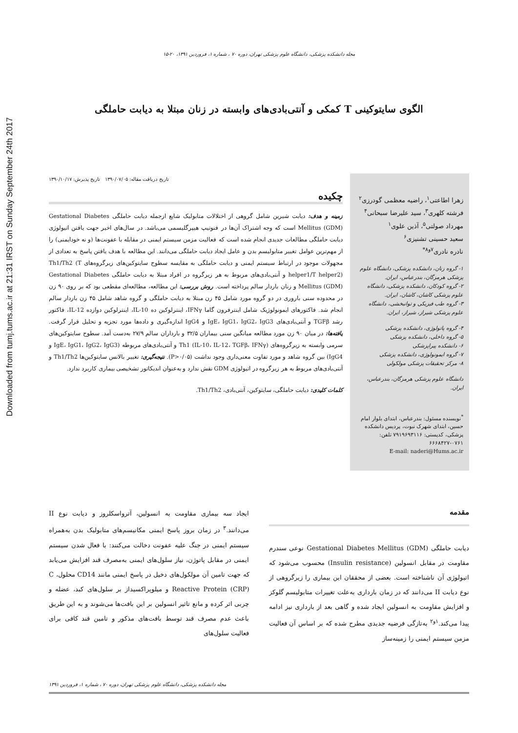Downloaded from tumj.tums.ac.ir at 21:31 IRST on Sunday September 24th 2017
مجله دانشکده پزشکی، دانشگاه علوم پزشکی تهران، دوره ۷۰ ، شماره ۱، فروردین ۱۳۹۱، ۲۰-۱۵
الگوی سایتوکینی T کمکی و آنتی‌بادی‌های وابسته در زنان مبتلا به دیابت حاملگی
زهرا اطاعتی<sup>۱</sup>، راضیه معظمی گودرزی<sup>۲</sup>
فرشته کلهری<sup>۳</sup>، سید علیرضا سبحانی<sup>۴</sup>
مهرداد صولتی<sup>۵</sup>، آذین علوی<sup>۱</sup>
سعید حسینی تشنیزی<sup>۶</sup>
نادره نادری<sup>۷و۸*</sup>
۱- گروه زنان، دانشکده پزشکی، دانشگاه علوم پزشکی هرمزگان، بندرعباس، ایران.
۲- گروه کودکان، دانشکده پزشکی، دانشگاه علوم پزشکی کاشان، کاشان، ایران.
۳- گروه طب فیزیکی و توانبخشی، دانشگاه علوم پزشکی شیراز، شیراز، ایران.
۴- گروه پاتولوژی، دانشکده پزشکی
۵- گروه داخلی، دانشکده پزشکی
۶- دانشکده پیراپزشکی
۷- گروه ایمونولوژی، دانشکده پزشکی
۸- مرکز تحقیقات پزشکی مولکولی
دانشگاه علوم پزشکی هرمزگان، بندرعباس، ایران.
<sup>*</sup> نویسنده مسئول: بندرعباس، ابتدای بلوار امام حسین، ابتدای شهرک نبوت، پردیس دانشکده پزشکی، کدپستی: ۷۹۱۹۶۹۳۱۱۶ تلفن: ۰۷۶۱-۶۶۶۸۴۲۷
E-mail: naderi@Hums.ac.ir
تاریخ دریافت مقاله: ۱۳۹۰/۰۷/۰۵ تاریخ پذیرش: ۱۳۹۰/۱۰/۱۷
چکیده
زمینه و هدف: دیابت شیرین شامل گروهی از اختلالات متابولیک شایع ازجمله دیابت حاملگی Gestational Diabetes Mellitus (GDM) است که وجه اشتراک آن‌ها در فنوتیپ هیپرگلیسمی می‌باشد. در سال‌های اخیر جهت یافتن اتیولوژی دیابت حاملگی مطالعات جدیدی انجام شده است که فعالیت مزمن سیستم ایمنی در مقابله با عفونت‌ها (و نه خودایمنی) را از مهم‌ترین عوامل تغییر متابولیسم بدن و عامل ایجاد دیابت حاملگی می‌دانند. این مطالعه با هدف یافتن پاسخ به تعدادی از مجهولات موجود در ارتباط سیستم ایمنی و دیابت حاملگی به مقایسه سطوح سایتوکین‌های زیرگروه‌های Th1/Th2 (T helper1/T helper2) و آنتی‌بادی‌های مربوط به هر زیرگروه در افراد مبتلا به دیابت حاملگی Gestational Diabetes Mellitus (GDM) و زنان باردار سالم پرداخته است. روش بررسی: این مطالعه، مطالعه‌ای مقطعی بود که بر روی ۹۰ زن در محدوده سنی باروری در دو گروه مورد شامل ۴۵ زن مبتلا به دیابت حاملگی و گروه شاهد شامل ۴۵ زن باردار سالم انجام شد. فاکتورهای ایمونولوژیک شامل اینترفرون گاما IFNγ، اینترلوکین ده IL-10، اینترلوکین دوازده IL-12، فاکتور رشد TGFβ و آنتی‌بادی‌های IgE، IgG1، IgG2، IgG3 و IgG4 اندازه‌گیری و داده‌ها مورد تجزیه و تحلیل قرار گرفت. یافته‌ها: در میان ۹۰ زن مورد مطالعه میانگین سنی بیماران ۳۲/۵ و بارداران سالم ۲۷/۹ به‌دست آمد. سطوح سایتوکین‌های سرمی وابسته به زیرگروه‌های Th1 (IL-10، IL-12، TGFβ، IFNγ) و آنتی‌بادی‌های مربوطه (IgE، IgG1، IgG2، IgG3 و IgG4) بین گروه شاهد و مورد تفاوت معنی‌داری وجود نداشت (P>۰/۰۵). نتیجه‌گیری: تغییر بالانس سایتوکین‌ها Th1/Th2 و آنتی‌بادی‌های مربوط به هر زیرگروه در اتیولوژی GDM نقش ندارد و به‌عنوان اندیکاتور تشخیصی بیماری کاربرد ندارد.
کلمات کلیدی: دیابت حاملگی، سایتوکین، آنتی‌بادی، Th1/Th2.
مقدمه
دیابت حاملگی Gestational Diabetes Mellitus (GDM) نوعی سندرم مقاومت در مقابل انسولین (Insulin resistance) محسوب می‌شود که اتیولوژی آن ناشناخته است. بعضی از محققان این بیماری را زیرگروهی از نوع دیابت II می‌دانند که در زمان بارداری به‌علت تغییرات متابولیسم گلوکز و افزایش مقاومت به انسولین ایجاد شده و گاهی بعد از بارداری نیز ادامه پیدا می‌کند.<sup>۱و۲</sup> به‌تازگی فرضیه جدیدی مطرح شده که بر اساس آن فعالیت مزمن سیستم ایمنی را زمینه‌ساز
ایجاد سه بیماری مقاومت به انسولین، آترواسکلروز و دیابت نوع II می‌دانند.<sup>۳</sup> در زمان بروز پاسخ ایمنی مکانیسم‌های متابولیک بدن به‌همراه سیستم ایمنی در جنگ علیه عفونت دخالت می‌کنند: با فعال شدن سیستم ایمنی در مقابل پاتوژن، نیاز سلول‌های ایمنی به‌مصرف قند افزایش می‌یابد که جهت تامین آن مولکول‌های دخیل در پاسخ ایمنی مانند CD14 محلول، C Reactive Protein (CRP) و میلوپراکسیداز بر سلول‌های کبد، عضله و چربی اثر کرده و مانع تاثیر انسولین بر این بافت‌ها می‌شوند و به این طریق باعث عدم مصرف قند توسط بافت‌های مذکور و تامین قند کافی برای فعالیت سلول‌های
مجله دانشکده پزشکی، دانشگاه علوم پزشکی تهران، دوره ۷۰ ، شماره ۱، فروردین ۱۳۹۱